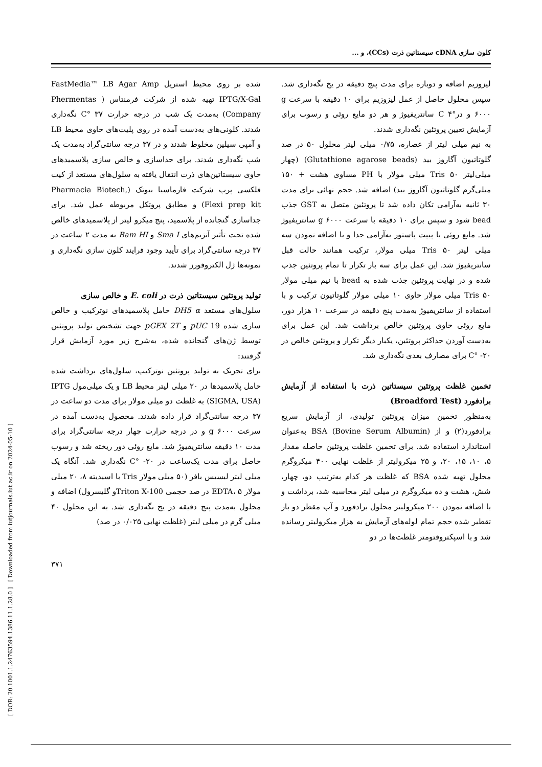[ DOR: 20.1001.1.24763594.1386.11.1.28.0 ] [ Downloaded from iutjournals.iut.ac.ir on 2024-05-10 ]
کلون سازی cDNA سیستاتین ذرت (CCs)، و ...
شده بر روی محیط استریل FastMedia™ LB Agar Amp IPTG/X-Gal تهیه شده از شرکت فرمنتاس ( Phermentas Company) به‌مدت یک شب در درجه حرارت ۳۷ °C نگه‌داری شدند. کلونی‌های به‌دست آمده در روی پلیت‌های حاوی محیط LB و آمپی سیلین مخلوط شدند و در ۳۷ درجه سانتی‌گراد به‌مدت یک شب نگه‌داری شدند. برای جداسازی و خالص سازی پلاسمیدهای حاوی سیستاتین‌های ذرت انتقال یافته به سلول‌های مستعد از کیت فلکسی پرپ شرکت فارماسیا بیوتک (Pharmacia Biotech, Flexi prep kit) و مطابق پروتکل مربوطه عمل شد. برای جداسازی گنجانده از پلاسمید، پنج میکرو لیتر از پلاسمیدهای خالص شده تحت تأثیر آنزیم‌های Sma I و Bam HI به مدت ۲ ساعت در ۳۷ درجه سانتی‌گراد برای تأیید وجود فرایند کلون سازی نگه‌داری و نمونه‌ها ژل الکتروفورز شدند.
تولید پروتئین سیستاتین ذرت در E. coli و خالص سازی
سلول‌های مستعد DH5 α حامل پلاسمیدهای نوترکیب و خالص سازی شده pUC 19 و pGEX 2T جهت تشخیص تولید پروتئین توسط ژن‌های گنجانده شده، به‌شرح زیر مورد آزمایش قرار گرفتند:
برای تحریک به تولید پروتئین نوترکیب، سلول‌های برداشت شده حامل پلاسمیدها در ۲۰ میلی لیتر محیط LB و یک میلی‌مول IPTG (SIGMA, USA) به غلظت دو میلی مولار برای مدت دو ساعت در ۳۷ درجه سانتی‌گراد قرار داده شدند. محصول به‌دست آمده در سرعت g ۶۰۰۰ و در درجه حرارت چهار درجه سانتی‌گراد برای مدت ۱۰ دقیقه سانتریفیوژ شد. مایع روئی دور ریخته شد و رسوب حاصل برای مدت یک‌ساعت در ۲۰- °C نگه‌داری شد. آنگاه یک میلی لیتر لیسیس بافر (۵۰ میلی مولار Tris با اسیدیته ۸، ۲۰ میلی مولار EDTA، ۵ در صد حجمی Triton X-100و گلیسرول) اضافه و محلول به‌مدت پنج دقیقه در یخ نگه‌داری شد. به این محلول ۴۰ میلی گرم در میلی لیتر (غلظت نهایی ۰/۰۲۵ در صد)
لیزوزیم اضافه و دوباره برای مدت پنج دقیقه در یخ نگه‌داری شد. سپس محلول حاصل از عمل لیزوزیم برای ۱۰ دقیقه با سرعت g ۶۰۰۰ و در°C ۴ سانتریفیوژ و هر دو مایع روئی و رسوب برای آزمایش تعیین پروتئین نگه‌داری شدند.
به نیم میلی لیتر از عصاره، ۰/۷۵ میلی لیتر محلول ۵۰ در صد گلوتاتیون آگاروز بید (Glutathione agarose beads) (چهار میلی‌لیتر Tris ۵۰ میلی مولار با PH مساوی هشت + ۱۵۰ میلی‌گرم گلوتاتیون آگاروز بید) اضافه شد. حجم نهائی برای مدت ۳۰ ثانیه به‌آرامی تکان داده شد تا پروتئین متصل به GST جذب bead شود و سپس برای ۱۰ دقیقه با سرعت g ۶۰۰۰ سانتریفیوژ شد. مایع روئی با پیپت پاستور به‌آرامی جدا و با اضافه نمودن سه میلی لیتر Tris ۵۰ میلی مولار، ترکیب همانند حالت قبل سانتریفیوژ شد. این عمل برای سه بار تکرار تا تمام پروتئین جذب شده و در نهایت پروتئین جذب شده به bead با نیم میلی مولار Tris ۵۰ میلی مولار حاوی ۱۰ میلی مولار گلوتاتیون ترکیب و با استفاده از سانتریفیوژ به‌مدت پنج دقیقه در سرعت ۱۰ هزار دور، مایع روئی حاوی پروتئین خالص برداشت شد. این عمل برای به‌دست آوردن حداکثر پروتئین، یکبار دیگر تکرار و پروتئین خالص در ۲۰- °C برای مصارف بعدی نگه‌داری شد.
تخمین غلظت پروتئین سیستاتین ذرت با استفاده از آزمایش برادفورد (Broadford Test)
به‌منظور تخمین میزان پروتئین تولیدی، از آزمایش سریع برادفورد(۲) و از BSA (Bovine Serum Albumin) به‌عنوان استاندارد استفاده شد. برای تخمین غلظت پروتئین حاصله مقدار ۵، ۱۰، ۱۵، ۲۰، و ۲۵ میکرولیتر از غلظت نهایی ۴۰۰ میکروگرم محلول تهیه شده BSA که غلظت هر کدام به‌ترتیب دو، چهار، شش، هشت و ده میکروگرم در میلی لیتر محاسبه شد، برداشت و با اضافه نمودن ۲۰۰ میکرولیتر محلول برادفورد و آب مقطر دو بار تقطیر شده حجم تمام لوله‌های آزمایش به هزار میکرولیتر رسانده شد و با اسپکتروفتومتر غلظت‌ها در دو
۳۷۱